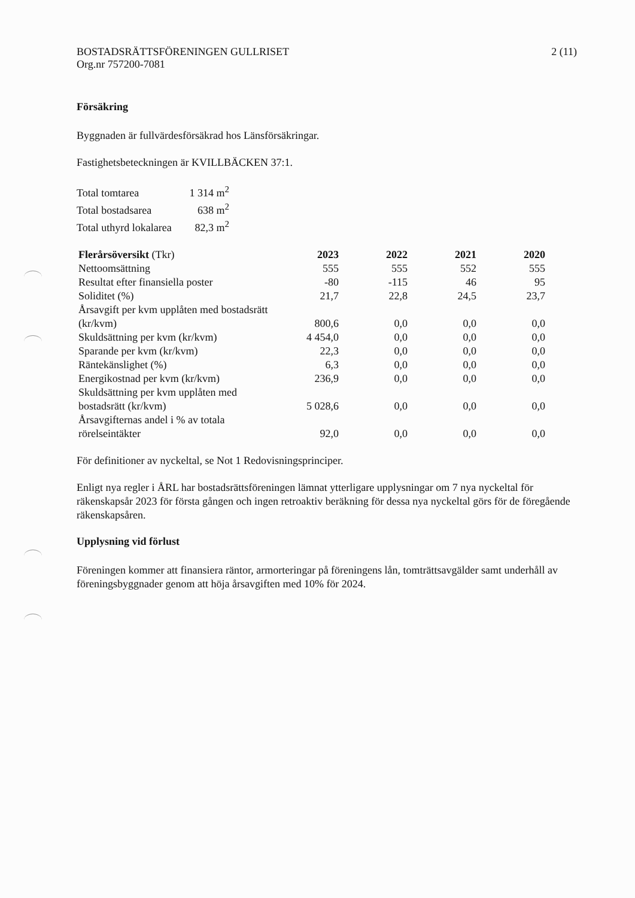BOSTADSRÄTTSFÖRENINGEN GULLRISET
Org.nr 757200-7081
2 (11)
Försäkring
Byggnaden är fullvärdesförsäkrad hos Länsförsäkringar.
Fastighetsbeteckningen är KVILLBÄCKEN 37:1.
| Total tomtarea | 1 314 m<sup>2</sup> |
| Total bostadsarea | 638 m<sup>2</sup> |
| Total uthyrd lokalarea | 82,3 m<sup>2</sup> |
| Flerårsöversikt (Tkr) | 2023 | 2022 | 2021 | 2020 |
| --- | --- | --- | --- | --- |
| Nettoomsättning | 555 | 555 | 552 | 555 |
| Resultat efter finansiella poster | -80 | -115 | 46 | 95 |
| Soliditet (%) | 21,7 | 22,8 | 24,5 | 23,7 |
| Årsavgift per kvm upplåten med bostadsrätt (kr/kvm) | 800,6 | 0,0 | 0,0 | 0,0 |
| Skuldsättning per kvm (kr/kvm) | 4 454,0 | 0,0 | 0,0 | 0,0 |
| Sparande per kvm (kr/kvm) | 22,3 | 0,0 | 0,0 | 0,0 |
| Räntekänslighet (%) | 6,3 | 0,0 | 0,0 | 0,0 |
| Energikostnad per kvm (kr/kvm) | 236,9 | 0,0 | 0,0 | 0,0 |
| Skuldsättning per kvm upplåten med bostadsrätt (kr/kvm) | 5 028,6 | 0,0 | 0,0 | 0,0 |
| Årsavgifternas andel i % av totala rörelseintäkter | 92,0 | 0,0 | 0,0 | 0,0 |
För definitioner av nyckeltal, se Not 1 Redovisningsprinciper.
Enligt nya regler i ÅRL har bostadsrättsföreningen lämnat ytterligare upplysningar om 7 nya nyckeltal för räkenskapsår 2023 för första gången och ingen retroaktiv beräkning för dessa nya nyckeltal görs för de föregående räkenskapsåren.
Upplysning vid förlust
Föreningen kommer att finansiera räntor, armorteringar på föreningens lån, tomträttsavgälder samt underhåll av föreningsbyggnader genom att höja årsavgiften med 10% för 2024.